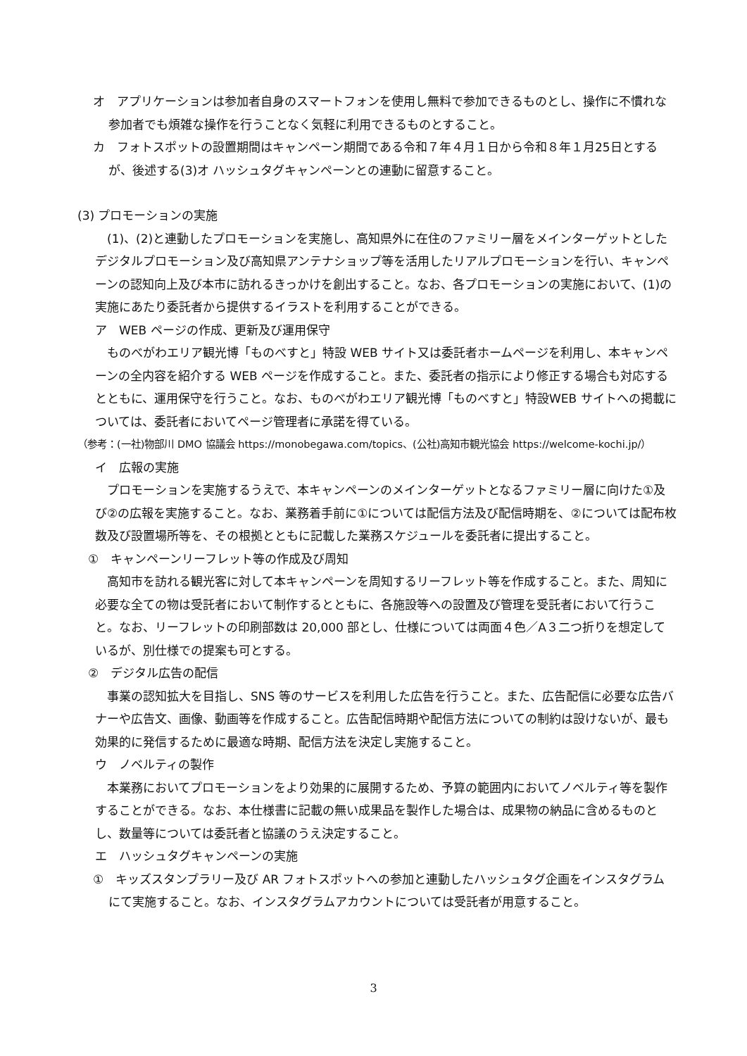オ　アプリケーションは参加者自身のスマートフォンを使用し無料で参加できるものとし、操作に不慣れな参加者でも煩雑な操作を行うことなく気軽に利用できるものとすること。
カ　フォトスポットの設置期間はキャンペーン期間である令和７年４月１日から令和８年１月25日とするが、後述する(3)オ ハッシュタグキャンペーンとの連動に留意すること。
(3) プロモーションの実施
(1)、(2)と連動したプロモーションを実施し、高知県外に在住のファミリー層をメインターゲットとしたデジタルプロモーション及び高知県アンテナショップ等を活用したリアルプロモーションを行い、キャンペーンの認知向上及び本市に訪れるきっかけを創出すること。なお、各プロモーションの実施において、(1)の実施にあたり委託者から提供するイラストを利用することができる。
ア　WEB ページの作成、更新及び運用保守
ものべがわエリア観光博「ものべすと」特設 WEB サイト又は委託者ホームページを利用し、本キャンペーンの全内容を紹介する WEB ページを作成すること。また、委託者の指示により修正する場合も対応するとともに、運用保守を行うこと。なお、ものべがわエリア観光博「ものべすと」特設WEB サイトへの掲載については、委託者においてページ管理者に承諾を得ている。
（参考：(一社)物部川 DMO 協議会 https://monobegawa.com/topics、(公社)高知市観光協会 https://welcome-kochi.jp/）
イ　広報の実施
プロモーションを実施するうえで、本キャンペーンのメインターゲットとなるファミリー層に向けた①及び②の広報を実施すること。なお、業務着手前に①については配信方法及び配信時期を、②については配布枚数及び設置場所等を、その根拠とともに記載した業務スケジュールを委託者に提出すること。
①　キャンペーンリーフレット等の作成及び周知
高知市を訪れる観光客に対して本キャンペーンを周知するリーフレット等を作成すること。また、周知に必要な全ての物は受託者において制作するとともに、各施設等への設置及び管理を受託者において行うこと。なお、リーフレットの印刷部数は 20,000 部とし、仕様については両面４色／A３二つ折りを想定しているが、別仕様での提案も可とする。
②　デジタル広告の配信
事業の認知拡大を目指し、SNS 等のサービスを利用した広告を行うこと。また、広告配信に必要な広告バナーや広告文、画像、動画等を作成すること。広告配信時期や配信方法についての制約は設けないが、最も効果的に発信するために最適な時期、配信方法を決定し実施すること。
ウ　ノベルティの製作
本業務においてプロモーションをより効果的に展開するため、予算の範囲内においてノベルティ等を製作することができる。なお、本仕様書に記載の無い成果品を製作した場合は、成果物の納品に含めるものとし、数量等については委託者と協議のうえ決定すること。
エ　ハッシュタグキャンペーンの実施
①　キッズスタンプラリー及び AR フォトスポットへの参加と連動したハッシュタグ企画をインスタグラムにて実施すること。なお、インスタグラムアカウントについては受託者が用意すること。
3